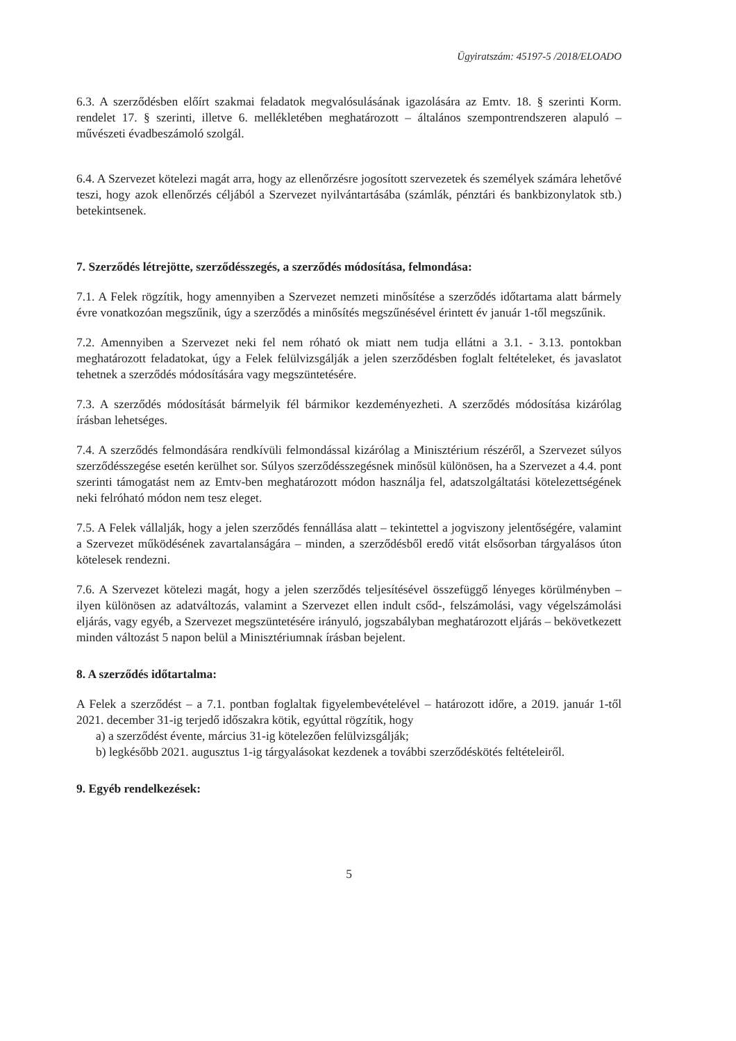Ügyiratszám: 45197-5 /2018/ELOADO
6.3. A szerződésben előírt szakmai feladatok megvalósulásának igazolására az Emtv. 18. § szerinti Korm. rendelet 17. § szerinti, illetve 6. mellékletében meghatározott – általános szempontrendszeren alapuló – művészeti évadbeszámoló szolgál.
6.4. A Szervezet kötelezi magát arra, hogy az ellenőrzésre jogosított szervezetek és személyek számára lehetővé teszi, hogy azok ellenőrzés céljából a Szervezet nyilvántartásába (számlák, pénztári és bankbizonylatok stb.) betekintsenek.
7. Szerződés létrejötte, szerződésszegés, a szerződés módosítása, felmondása:
7.1. A Felek rögzítik, hogy amennyiben a Szervezet nemzeti minősítése a szerződés időtartama alatt bármely évre vonatkozóan megszűnik, úgy a szerződés a minősítés megszűnésével érintett év január 1-től megszűnik.
7.2. Amennyiben a Szervezet neki fel nem róható ok miatt nem tudja ellátni a 3.1. - 3.13. pontokban meghatározott feladatokat, úgy a Felek felülvizsgálják a jelen szerződésben foglalt feltételeket, és javaslatot tehetnek a szerződés módosítására vagy megszüntetésére.
7.3. A szerződés módosítását bármelyik fél bármikor kezdeményezheti. A szerződés módosítása kizárólag írásban lehetséges.
7.4. A szerződés felmondására rendkívüli felmondással kizárólag a Minisztérium részéről, a Szervezet súlyos szerződésszegése esetén kerülhet sor. Súlyos szerződésszegésnek minősül különösen, ha a Szervezet a 4.4. pont szerinti támogatást nem az Emtv-ben meghatározott módon használja fel, adatszolgáltatási kötelezettségének neki felróható módon nem tesz eleget.
7.5. A Felek vállalják, hogy a jelen szerződés fennállása alatt – tekintettel a jogviszony jelentőségére, valamint a Szervezet működésének zavartalanságára – minden, a szerződésből eredő vitát elsősorban tárgyalásos úton kötelesek rendezni.
7.6. A Szervezet kötelezi magát, hogy a jelen szerződés teljesítésével összefüggő lényeges körülményben – ilyen különösen az adatváltozás, valamint a Szervezet ellen indult csőd-, felszámolási, vagy végelszámolási eljárás, vagy egyéb, a Szervezet megszüntetésére irányuló, jogszabályban meghatározott eljárás – bekövetkezett minden változást 5 napon belül a Minisztériumnak írásban bejelent.
8. A szerződés időtartalma:
A Felek a szerződést – a 7.1. pontban foglaltak figyelembevételével – határozott időre, a 2019. január 1-től 2021. december 31-ig terjedő időszakra kötik, egyúttal rögzítik, hogy
a) a szerződést évente, március 31-ig kötelezően felülvizsgálják;
b) legkésőbb 2021. augusztus 1-ig tárgyalásokat kezdenek a további szerződéskötés feltételeiről.
9. Egyéb rendelkezések:
5